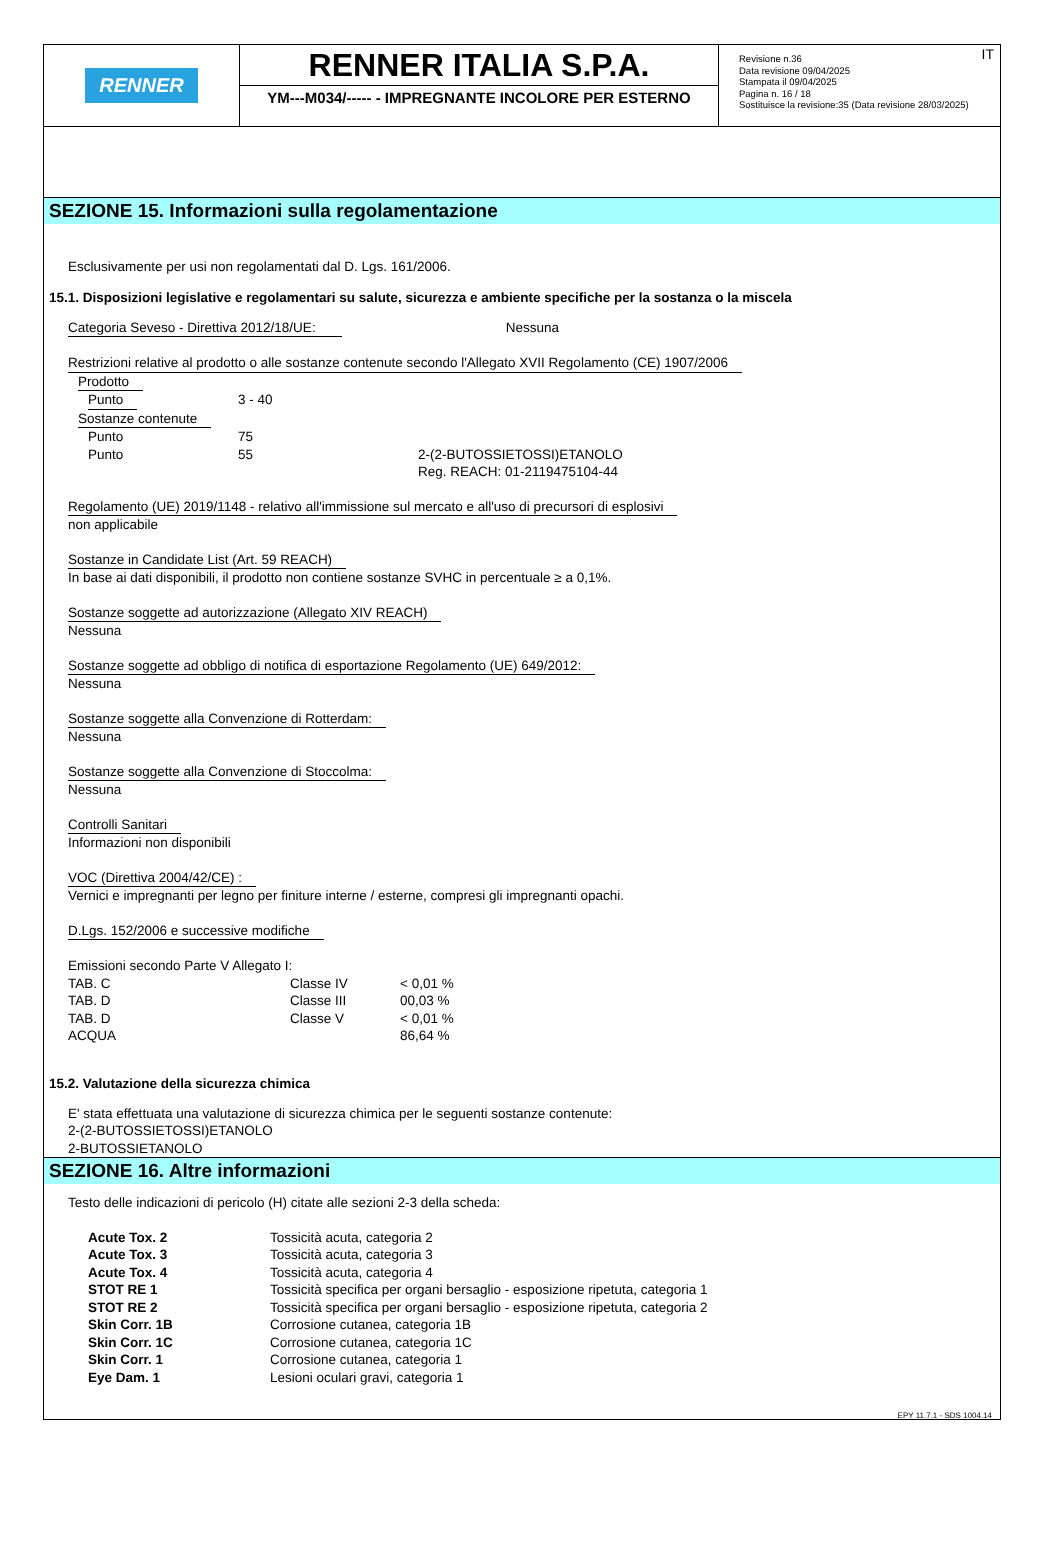RENNER
RENNER ITALIA S.P.A.
YM---M034/----- - IMPREGNANTE INCOLORE PER ESTERNO
Revisione n.36
Data revisione 09/04/2025
Stampata il 09/04/2025
Pagina n. 16 / 18
Sostituisce la revisione:35 (Data revisione 28/03/2025)
IT
SEZIONE 15. Informazioni sulla regolamentazione
Esclusivamente per usi non regolamentati dal D. Lgs. 161/2006.
15.1. Disposizioni legislative e regolamentari su salute, sicurezza e ambiente specifiche per la sostanza o la miscela
Categoria Seveso - Direttiva 2012/18/UE: Nessuna
Restrizioni relative al prodotto o alle sostanze contenute secondo l'Allegato XVII Regolamento (CE) 1907/2006
| Prodotto | | |
| Punto | 3 - 40 | |
| Sostanze contenute | | |
| Punto | 75 | |
| Punto | 55 | 2-(2-BUTOSSIETOSSI)ETANOLO Reg. REACH: 01-2119475104-44 |
Regolamento (UE) 2019/1148 - relativo all'immissione sul mercato e all'uso di precursori di esplosivi
non applicabile
Sostanze in Candidate List (Art. 59 REACH)
In base ai dati disponibili, il prodotto non contiene sostanze SVHC in percentuale ≥ a 0,1%.
Sostanze soggette ad autorizzazione (Allegato XIV REACH)
Nessuna
Sostanze soggette ad obbligo di notifica di esportazione Regolamento (UE) 649/2012:
Nessuna
Sostanze soggette alla Convenzione di Rotterdam:
Nessuna
Sostanze soggette alla Convenzione di Stoccolma:
Nessuna
Controlli Sanitari
Informazioni non disponibili
VOC (Direttiva 2004/42/CE) :
Vernici e impregnanti per legno per finiture interne / esterne, compresi gli impregnanti opachi.
D.Lgs. 152/2006 e successive modifiche
Emissioni secondo Parte V Allegato I:
| TAB. C | Classe IV | < 0,01 % |
| TAB. D | Classe III | 00,03 % |
| TAB. D | Classe V | < 0,01 % |
| ACQUA | | 86,64 % |
15.2. Valutazione della sicurezza chimica
E' stata effettuata una valutazione di sicurezza chimica per le seguenti sostanze contenute:
2-(2-BUTOSSIETOSSI)ETANOLO
2-BUTOSSIETANOLO
SEZIONE 16. Altre informazioni
Testo delle indicazioni di pericolo (H) citate alle sezioni 2-3 della scheda:
| Acute Tox. 2 | Tossicità acuta, categoria 2 |
| Acute Tox. 3 | Tossicità acuta, categoria 3 |
| Acute Tox. 4 | Tossicità acuta, categoria 4 |
| STOT RE 1 | Tossicità specifica per organi bersaglio - esposizione ripetuta, categoria 1 |
| STOT RE 2 | Tossicità specifica per organi bersaglio - esposizione ripetuta, categoria 2 |
| Skin Corr. 1B | Corrosione cutanea, categoria 1B |
| Skin Corr. 1C | Corrosione cutanea, categoria 1C |
| Skin Corr. 1 | Corrosione cutanea, categoria 1 |
| Eye Dam. 1 | Lesioni oculari gravi, categoria 1 |
EPY 11.7.1 - SDS 1004.14